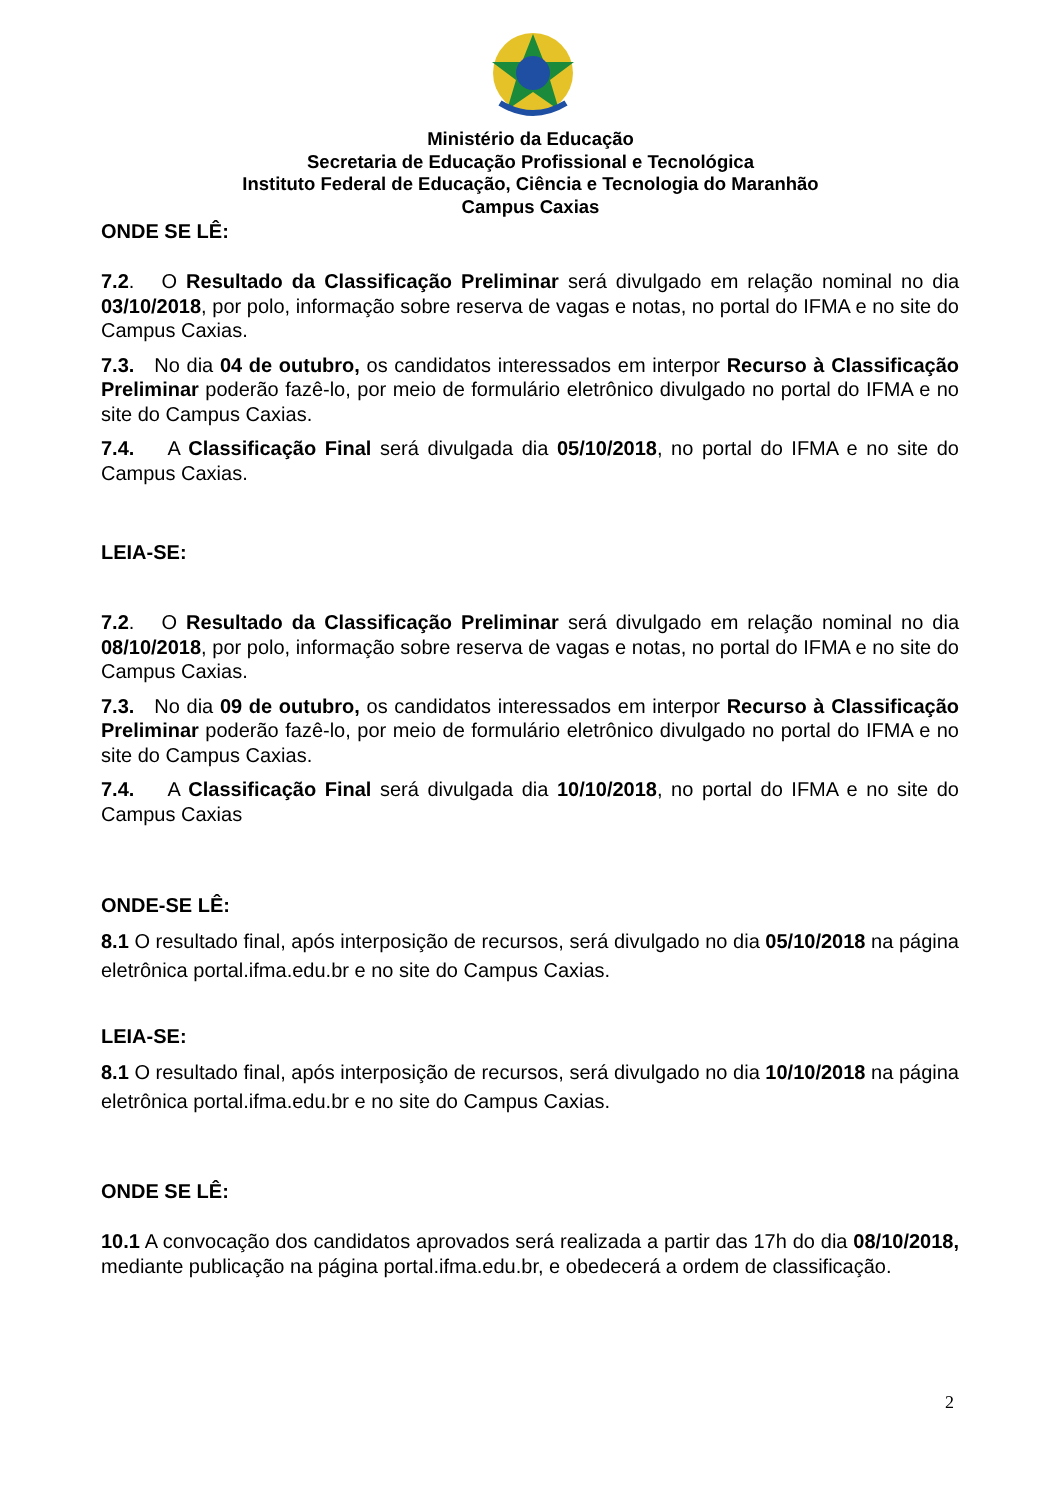Ministério da Educação
Secretaria de Educação Profissional e Tecnológica
Instituto Federal de Educação, Ciência e Tecnologia do Maranhão
Campus Caxias
ONDE SE LÊ:
7.2. O Resultado da Classificação Preliminar será divulgado em relação nominal no dia 03/10/2018, por polo, informação sobre reserva de vagas e notas, no portal do IFMA e no site do Campus Caxias.
7.3. No dia 04 de outubro, os candidatos interessados em interpor Recurso à Classificação Preliminar poderão fazê-lo, por meio de formulário eletrônico divulgado no portal do IFMA e no site do Campus Caxias.
7.4. A Classificação Final será divulgada dia 05/10/2018, no portal do IFMA e no site do Campus Caxias.
LEIA-SE:
7.2. O Resultado da Classificação Preliminar será divulgado em relação nominal no dia 08/10/2018, por polo, informação sobre reserva de vagas e notas, no portal do IFMA e no site do Campus Caxias.
7.3. No dia 09 de outubro, os candidatos interessados em interpor Recurso à Classificação Preliminar poderão fazê-lo, por meio de formulário eletrônico divulgado no portal do IFMA e no site do Campus Caxias.
7.4. A Classificação Final será divulgada dia 10/10/2018, no portal do IFMA e no site do Campus Caxias
ONDE-SE LÊ:
8.1 O resultado final, após interposição de recursos, será divulgado no dia 05/10/2018 na página eletrônica portal.ifma.edu.br e no site do Campus Caxias.
LEIA-SE:
8.1 O resultado final, após interposição de recursos, será divulgado no dia 10/10/2018 na página eletrônica portal.ifma.edu.br e no site do Campus Caxias.
ONDE SE LÊ:
10.1 A convocação dos candidatos aprovados será realizada a partir das 17h do dia 08/10/2018, mediante publicação na página portal.ifma.edu.br, e obedecerá a ordem de classificação.
2